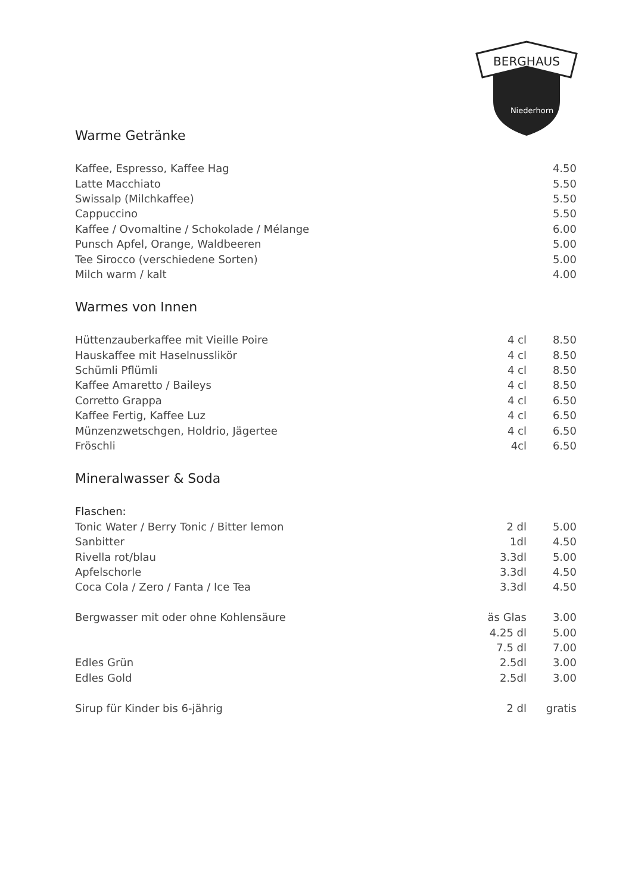BERGHAUS
Niederhorn
Warme Getränke
| Kaffee, Espresso, Kaffee Hag | | 4.50 |
| Latte Macchiato | | 5.50 |
| Swissalp (Milchkaffee) | | 5.50 |
| Cappuccino | | 5.50 |
| Kaffee / Ovomaltine / Schokolade / Mélange | | 6.00 |
| Punsch Apfel, Orange, Waldbeeren | | 5.00 |
| Tee Sirocco (verschiedene Sorten) | | 5.00 |
| Milch warm / kalt | | 4.00 |
Warmes von Innen
| Hüttenzauberkaffee mit Vieille Poire | 4 cl | 8.50 |
| Hauskaffee mit Haselnusslikör | 4 cl | 8.50 |
| Schümli Pflümli | 4 cl | 8.50 |
| Kaffee Amaretto / Baileys | 4 cl | 8.50 |
| Corretto Grappa | 4 cl | 6.50 |
| Kaffee Fertig, Kaffee Luz | 4 cl | 6.50 |
| Münzenzwetschgen, Holdrio, Jägertee | 4 cl | 6.50 |
| Fröschli | 4cl | 6.50 |
Mineralwasser & Soda
| Flaschen: | | |
| Tonic Water / Berry Tonic / Bitter lemon | 2 dl | 5.00 |
| Sanbitter | 1dl | 4.50 |
| Rivella rot/blau | 3.3dl | 5.00 |
| Apfelschorle | 3.3dl | 4.50 |
| Coca Cola / Zero / Fanta / Ice Tea | 3.3dl | 4.50 |
| Bergwasser mit oder ohne Kohlensäure | äs Glas | 3.00 |
| | 4.25 dl | 5.00 |
| | 7.5 dl | 7.00 |
| Edles Grün | 2.5dl | 3.00 |
| Edles Gold | 2.5dl | 3.00 |
| Sirup für Kinder bis 6-jährig | 2 dl | gratis |